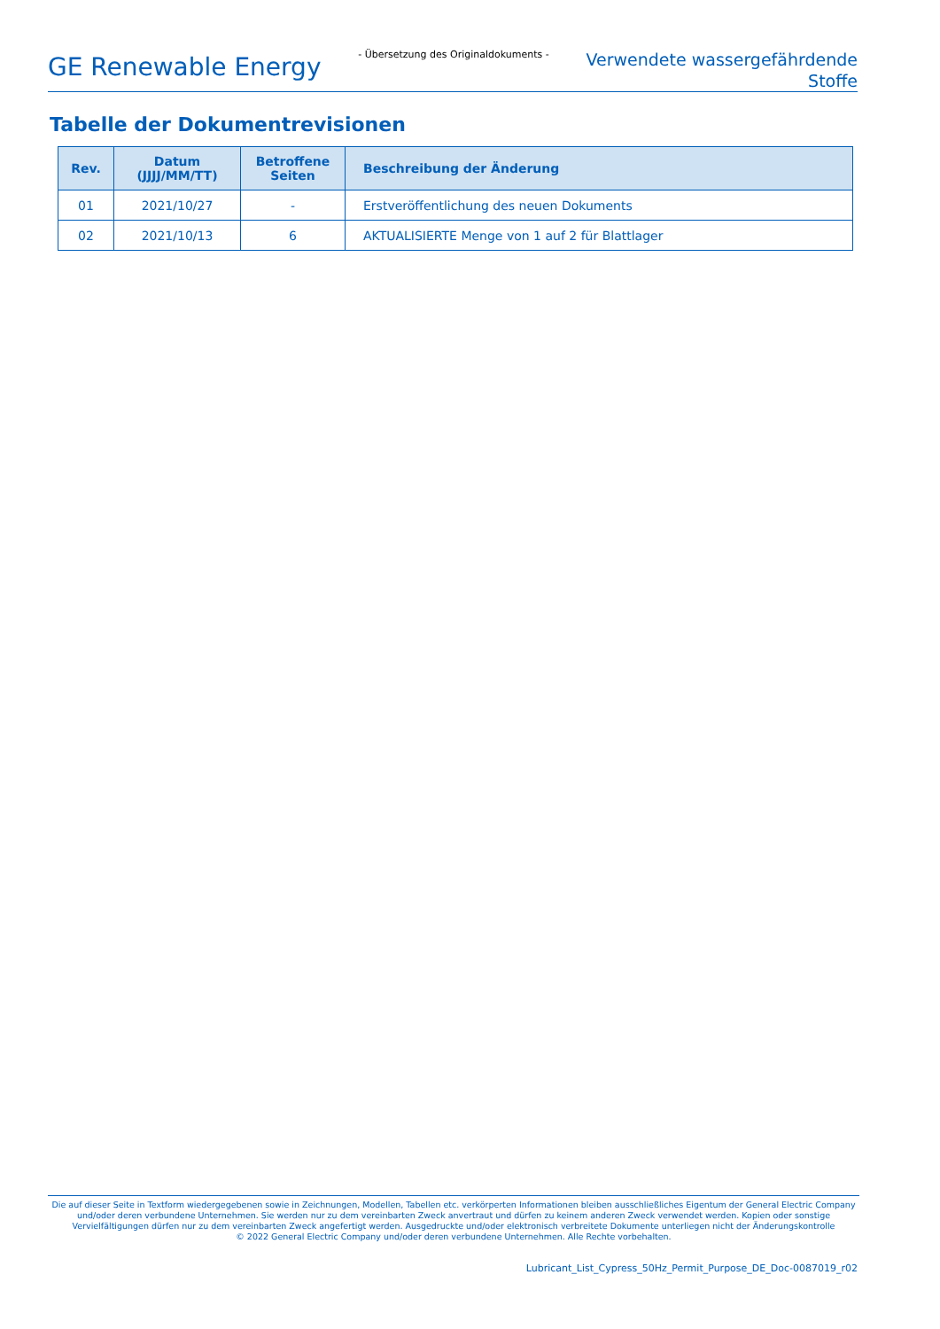GE Renewable Energy
- Übersetzung des Originaldokuments -
Verwendete wassergefährdende
Stoffe
Tabelle der Dokumentrevisionen
| Rev. | Datum (JJJJ/MM/TT) | Betroffene Seiten | Beschreibung der Änderung |
| --- | --- | --- | --- |
| 01 | 2021/10/27 | - | Erstveröffentlichung des neuen Dokuments |
| 02 | 2021/10/13 | 6 | AKTUALISIERTE Menge von 1 auf 2 für Blattlager |
Die auf dieser Seite in Textform wiedergegebenen sowie in Zeichnungen, Modellen, Tabellen etc. verkörperten Informationen bleiben ausschließliches Eigentum der General Electric Company und/oder deren verbundene Unternehmen. Sie werden nur zu dem vereinbarten Zweck anvertraut und dürfen zu keinem anderen Zweck verwendet werden. Kopien oder sonstige Vervielfältigungen dürfen nur zu dem vereinbarten Zweck angefertigt werden. Ausgedruckte und/oder elektronisch verbreitete Dokumente unterliegen nicht der Änderungskontrolle
© 2022 General Electric Company und/oder deren verbundene Unternehmen. Alle Rechte vorbehalten.
Lubricant_List_Cypress_50Hz_Permit_Purpose_DE_Doc-0087019_r02